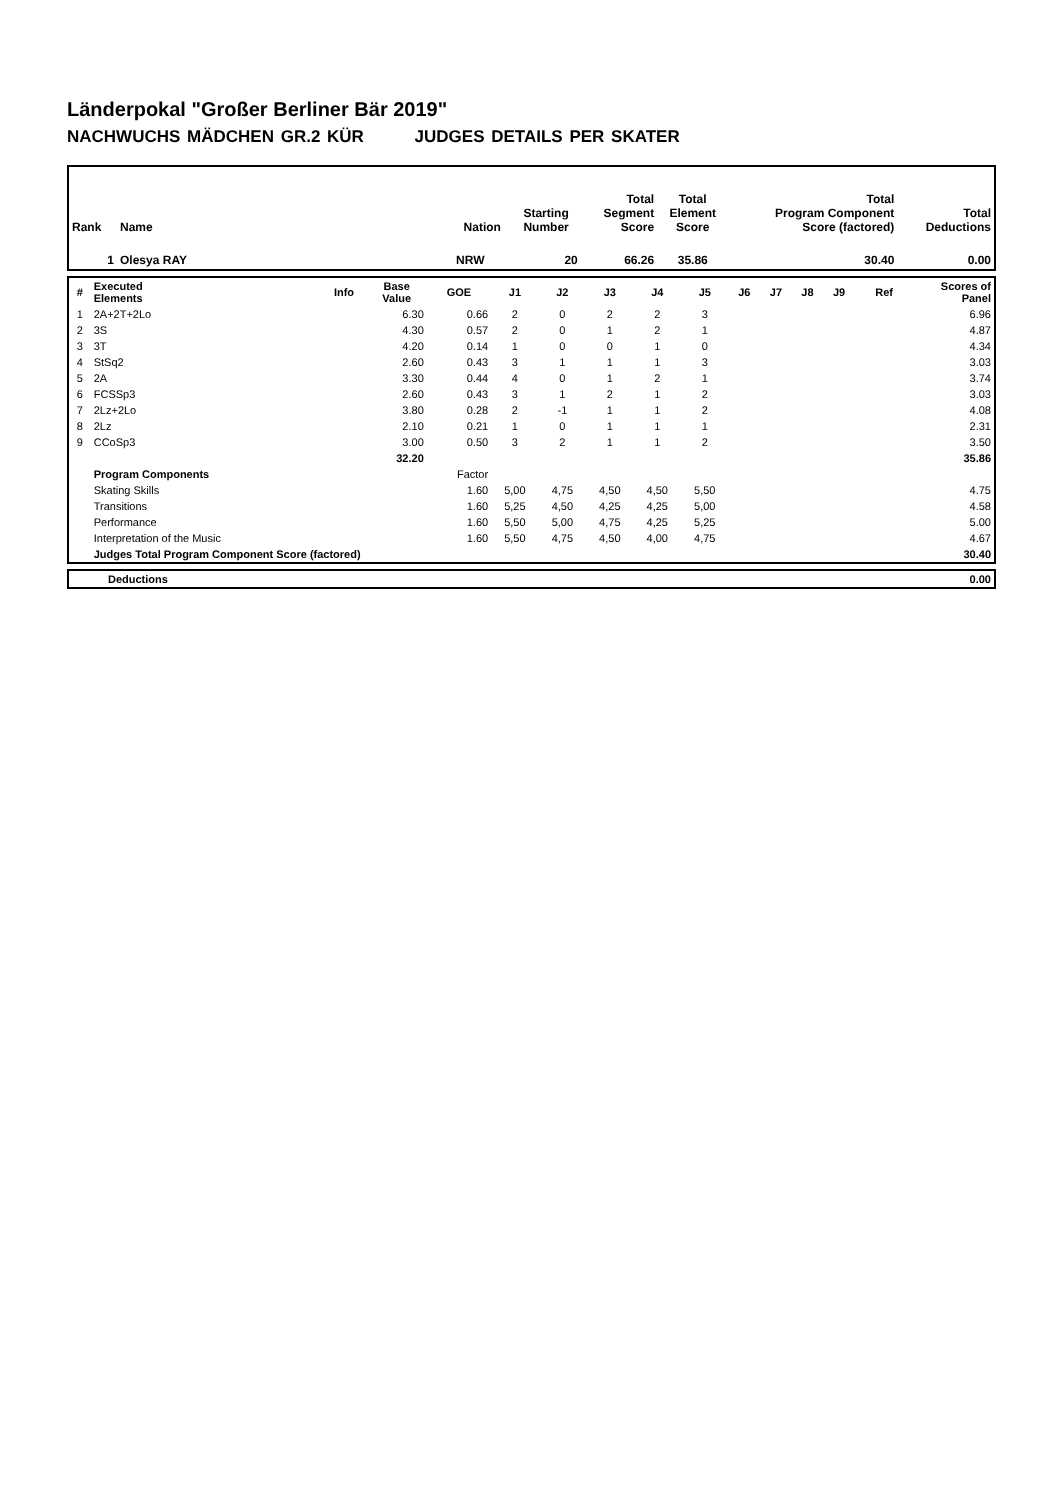Länderpokal "Großer Berliner Bär 2019"
NACHWUCHS MÄDCHEN GR.2 KÜR JUDGES DETAILS PER SKATER
| Rank | Name | Nation | Starting Number | Total Segment Score | Total Element Score | Total Program Component Score (factored) | Total Deductions |
| --- | --- | --- | --- | --- | --- | --- | --- |
| 1 | Olesya RAY | NRW | 20 | 66.26 | 35.86 | 30.40 | 0.00 |
| # | Executed Elements | Info | Base Value | GOE | J1 | J2 | J3 | J4 | J5 | J6 | J7 | J8 | J9 | Ref | Scores of Panel |
| --- | --- | --- | --- | --- | --- | --- | --- | --- | --- | --- | --- | --- | --- | --- | --- |
| 1 | 2A+2T+2Lo | | 6.30 | 0.66 | 2 | 0 | 2 | 2 | 3 | | | | | | 6.96 |
| 2 | 3S | | 4.30 | 0.57 | 2 | 0 | 1 | 2 | 1 | | | | | | 4.87 |
| 3 | 3T | | 4.20 | 0.14 | 1 | 0 | 0 | 1 | 0 | | | | | | 4.34 |
| 4 | StSq2 | | 2.60 | 0.43 | 3 | 1 | 1 | 1 | 3 | | | | | | 3.03 |
| 5 | 2A | | 3.30 | 0.44 | 4 | 0 | 1 | 2 | 1 | | | | | | 3.74 |
| 6 | FCSSp3 | | 2.60 | 0.43 | 3 | 1 | 2 | 1 | 2 | | | | | | 3.03 |
| 7 | 2Lz+2Lo | | 3.80 | 0.28 | 2 | -1 | 1 | 1 | 2 | | | | | | 4.08 |
| 8 | 2Lz | | 2.10 | 0.21 | 1 | 0 | 1 | 1 | 1 | | | | | | 2.31 |
| 9 | CCoSp3 | | 3.00 | 0.50 | 3 | 2 | 1 | 1 | 2 | | | | | | 3.50 |
| | | | 32.20 | | | | | | | | | | | | 35.86 |
| | Program Components | | | Factor | | | | | | | | | | | |
| | Skating Skills | | | 1.60 | 5,00 | 4,75 | 4,50 | 4,50 | 5,50 | | | | | | 4.75 |
| | Transitions | | | 1.60 | 5,25 | 4,50 | 4,25 | 4,25 | 5,00 | | | | | | 4.58 |
| | Performance | | | 1.60 | 5,50 | 5,00 | 4,75 | 4,25 | 5,25 | | | | | | 5.00 |
| | Interpretation of the Music | | | 1.60 | 5,50 | 4,75 | 4,50 | 4,00 | 4,75 | | | | | | 4.67 |
| | Judges Total Program Component Score (factored) | | | | | | | | | | | | | | 30.40 |
| | Deductions | 0.00 |